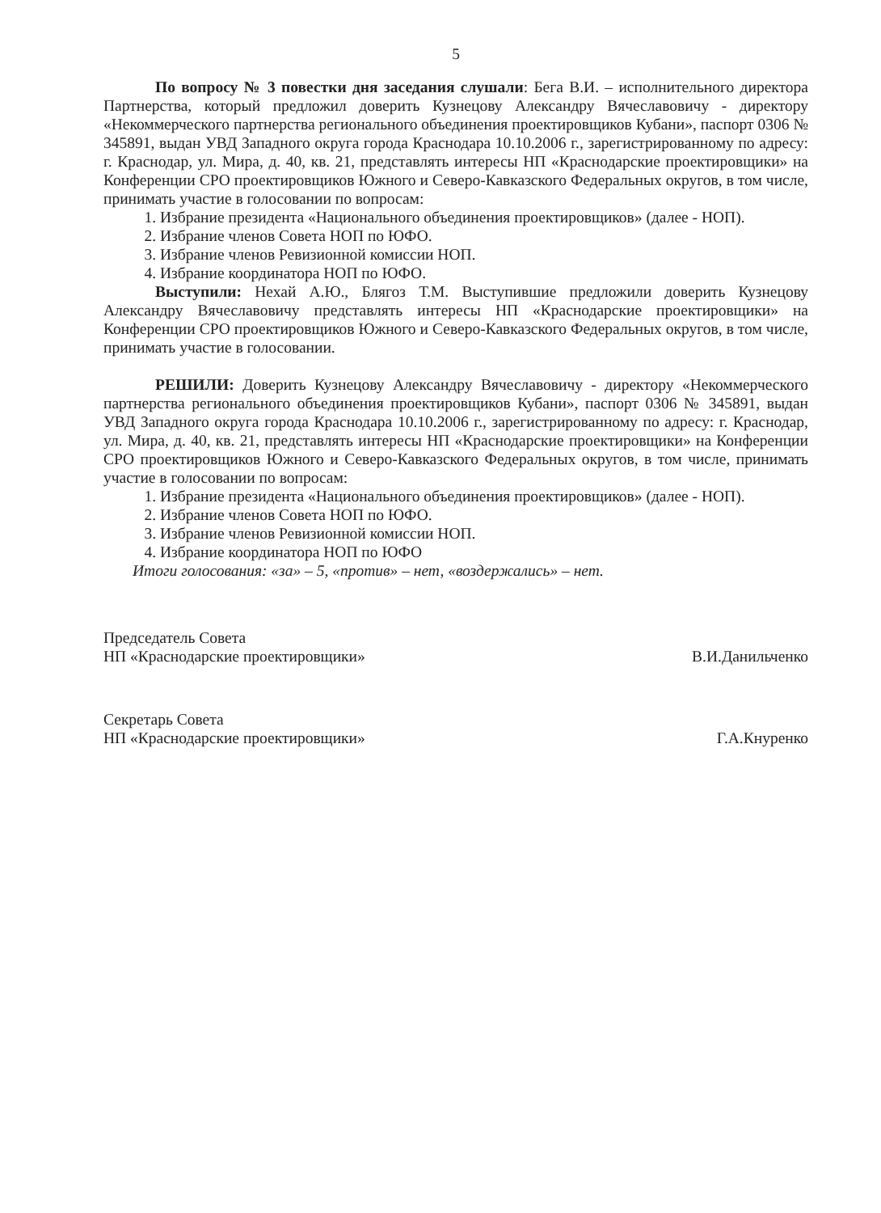5
По вопросу № 3 повестки дня заседания слушали: Бега В.И. – исполнительного директора Партнерства, который предложил доверить Кузнецову Александру Вячеславовичу - директору «Некоммерческого партнерства регионального объединения проектировщиков Кубани», паспорт 0306 № 345891, выдан УВД Западного округа города Краснодара 10.10.2006 г., зарегистрированному по адресу: г. Краснодар, ул. Мира, д. 40, кв. 21, представлять интересы НП «Краснодарские проектировщики» на Конференции СРО проектировщиков Южного и Северо-Кавказского Федеральных округов, в том числе, принимать участие в голосовании по вопросам:
1. Избрание президента «Национального объединения проектировщиков» (далее - НОП).
2. Избрание членов Совета НОП по ЮФО.
3. Избрание членов Ревизионной комиссии НОП.
4. Избрание координатора НОП по ЮФО.
Выступили: Нехай А.Ю., Блягоз Т.М. Выступившие предложили доверить Кузнецову Александру Вячеславовичу представлять интересы НП «Краснодарские проектировщики» на Конференции СРО проектировщиков Южного и Северо-Кавказского Федеральных округов, в том числе, принимать участие в голосовании.
РЕШИЛИ: Доверить Кузнецову Александру Вячеславовичу - директору «Некоммерческого партнерства регионального объединения проектировщиков Кубани», паспорт 0306 № 345891, выдан УВД Западного округа города Краснодара 10.10.2006 г., зарегистрированному по адресу: г. Краснодар, ул. Мира, д. 40, кв. 21, представлять интересы НП «Краснодарские проектировщики» на Конференции СРО проектировщиков Южного и Северо-Кавказского Федеральных округов, в том числе, принимать участие в голосовании по вопросам:
1. Избрание президента «Национального объединения проектировщиков» (далее - НОП).
2. Избрание членов Совета НОП по ЮФО.
3. Избрание членов Ревизионной комиссии НОП.
4. Избрание координатора НОП по ЮФО
Итоги голосования: «за» – 5, «против» – нет, «воздержались» – нет.
Председатель Совета
НП «Краснодарские проектировщики»
В.И.Данильченко
Секретарь Совета
НП «Краснодарские проектировщики»
Г.А.Кнуренко